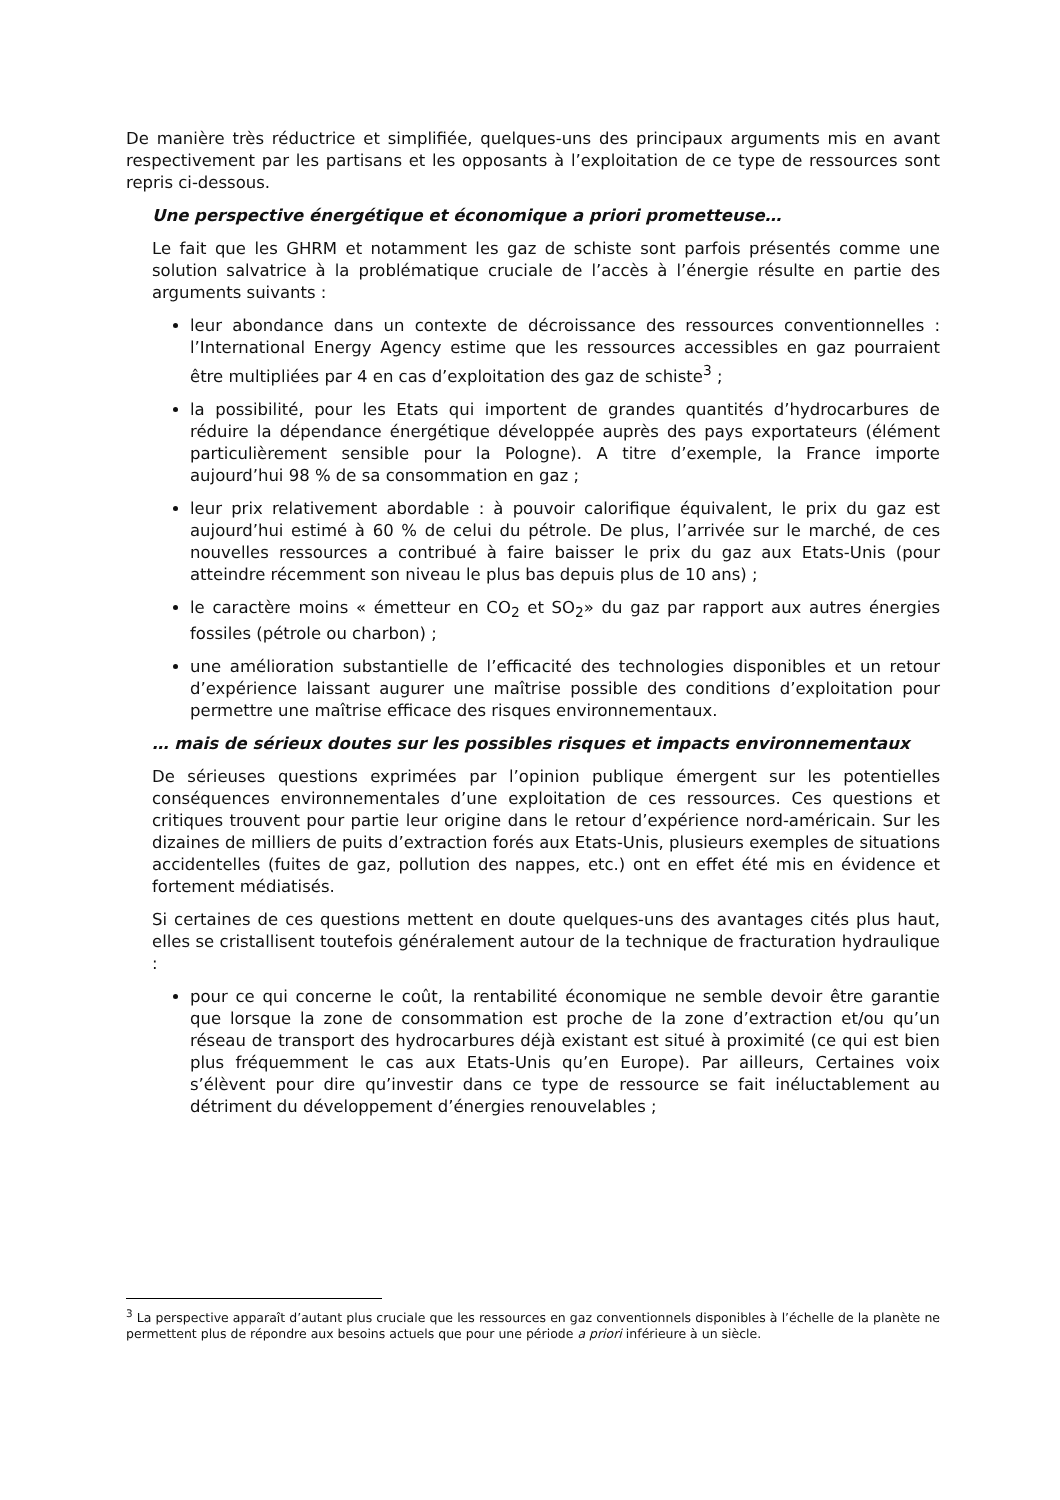De manière très réductrice et simplifiée, quelques-uns des principaux arguments mis en avant respectivement par les partisans et les opposants à l’exploitation de ce type de ressources sont repris ci-dessous.
Une perspective énergétique et économique a priori prometteuse…
Le fait que les GHRM et notamment les gaz de schiste sont parfois présentés comme une solution salvatrice à la problématique cruciale de l’accès à l’énergie résulte en partie des arguments suivants :
leur abondance dans un contexte de décroissance des ressources conventionnelles : l’International Energy Agency estime que les ressources accessibles en gaz pourraient être multipliées par 4 en cas d’exploitation des gaz de schiste<sup>3</sup> ;
la possibilité, pour les Etats qui importent de grandes quantités d’hydrocarbures de réduire la dépendance énergétique développée auprès des pays exportateurs (élément particulièrement sensible pour la Pologne). A titre d’exemple, la France importe aujourd’hui 98 % de sa consommation en gaz ;
leur prix relativement abordable : à pouvoir calorifique équivalent, le prix du gaz est aujourd’hui estimé à 60 % de celui du pétrole. De plus, l’arrivée sur le marché, de ces nouvelles ressources a contribué à faire baisser le prix du gaz aux Etats-Unis (pour atteindre récemment son niveau le plus bas depuis plus de 10 ans) ;
le caractère moins « émetteur en CO<sub>2</sub> et SO<sub>2</sub>» du gaz par rapport aux autres énergies fossiles (pétrole ou charbon) ;
une amélioration substantielle de l’efficacité des technologies disponibles et un retour d’expérience laissant augurer une maîtrise possible des conditions d’exploitation pour permettre une maîtrise efficace des risques environnementaux.
… mais de sérieux doutes sur les possibles risques et impacts environnementaux
De sérieuses questions exprimées par l’opinion publique émergent sur les potentielles conséquences environnementales d’une exploitation de ces ressources. Ces questions et critiques trouvent pour partie leur origine dans le retour d’expérience nord-américain. Sur les dizaines de milliers de puits d’extraction forés aux Etats-Unis, plusieurs exemples de situations accidentelles (fuites de gaz, pollution des nappes, etc.) ont en effet été mis en évidence et fortement médiatisés.
Si certaines de ces questions mettent en doute quelques-uns des avantages cités plus haut, elles se cristallisent toutefois généralement autour de la technique de fracturation hydraulique :
pour ce qui concerne le coût, la rentabilité économique ne semble devoir être garantie que lorsque la zone de consommation est proche de la zone d’extraction et/ou qu’un réseau de transport des hydrocarbures déjà existant est situé à proximité (ce qui est bien plus fréquemment le cas aux Etats-Unis qu’en Europe). Par ailleurs, Certaines voix s’élèvent pour dire qu’investir dans ce type de ressource se fait inéluctablement au détriment du développement d’énergies renouvelables ;
<sup>3</sup> La perspective apparaît d’autant plus cruciale que les ressources en gaz conventionnels disponibles à l’échelle de la planète ne permettent plus de répondre aux besoins actuels que pour une période a priori inférieure à un siècle.